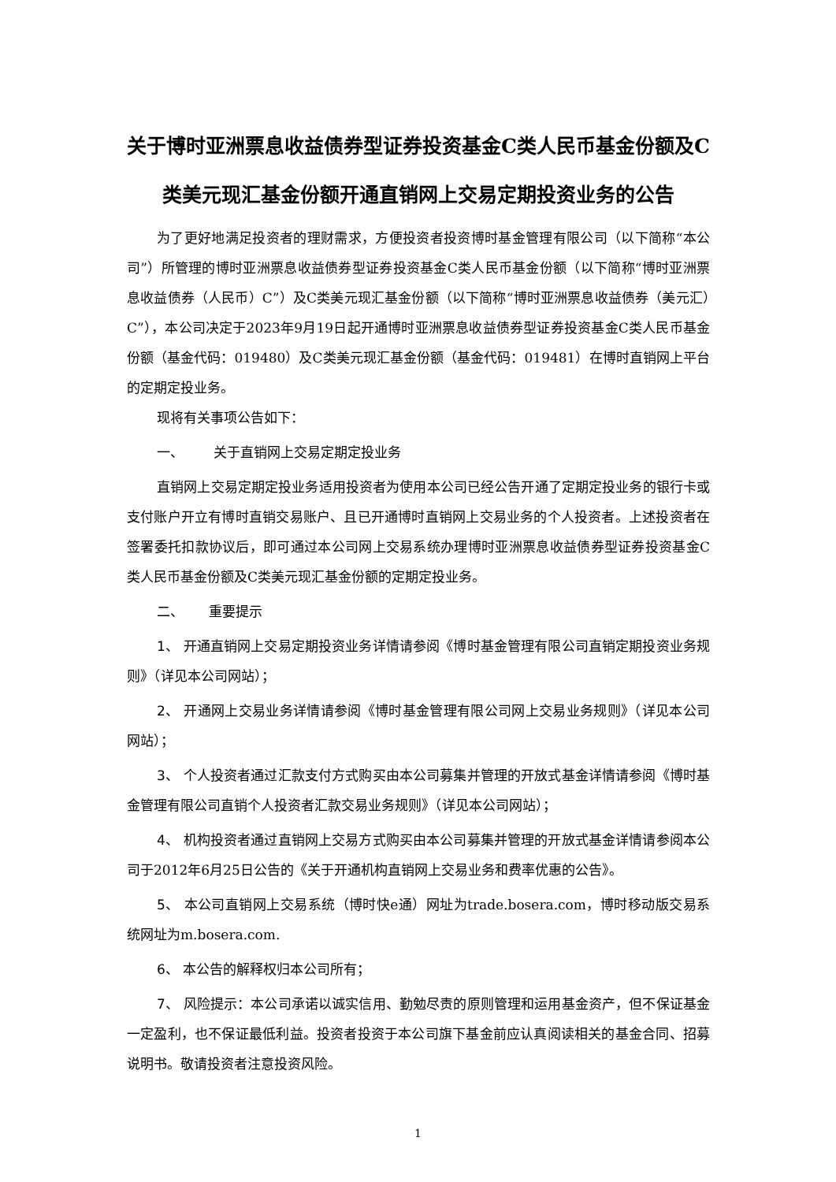关于博时亚洲票息收益债券型证券投资基金C类人民币基金份额及C类美元现汇基金份额开通直销网上交易定期投资业务的公告
为了更好地满足投资者的理财需求，方便投资者投资博时基金管理有限公司（以下简称“本公司”）所管理的博时亚洲票息收益债券型证券投资基金C类人民币基金份额（以下简称“博时亚洲票息收益债券（人民币）C”）及C类美元现汇基金份额（以下简称“博时亚洲票息收益债券（美元汇）C”），本公司决定于2023年9月19日起开通博时亚洲票息收益债券型证券投资基金C类人民币基金份额（基金代码：019480）及C类美元现汇基金份额（基金代码：019481）在博时直销网上平台的定期定投业务。
现将有关事项公告如下：
一、 关于直销网上交易定期定投业务
直销网上交易定期定投业务适用投资者为使用本公司已经公告开通了定期定投业务的银行卡或支付账户开立有博时直销交易账户、且已开通博时直销网上交易业务的个人投资者。上述投资者在签署委托扣款协议后，即可通过本公司网上交易系统办理博时亚洲票息收益债券型证券投资基金C类人民币基金份额及C类美元现汇基金份额的定期定投业务。
二、 重要提示
1、 开通直销网上交易定期投资业务详情请参阅《博时基金管理有限公司直销定期投资业务规则》（详见本公司网站）；
2、 开通网上交易业务详情请参阅《博时基金管理有限公司网上交易业务规则》（详见本公司网站）；
3、 个人投资者通过汇款支付方式购买由本公司募集并管理的开放式基金详情请参阅《博时基金管理有限公司直销个人投资者汇款交易业务规则》（详见本公司网站）；
4、 机构投资者通过直销网上交易方式购买由本公司募集并管理的开放式基金详情请参阅本公司于2012年6月25日公告的《关于开通机构直销网上交易业务和费率优惠的公告》。
5、 本公司直销网上交易系统（博时快e通）网址为trade.bosera.com，博时移动版交易系统网址为m.bosera.com.
6、 本公告的解释权归本公司所有；
7、 风险提示：本公司承诺以诚实信用、勤勉尽责的原则管理和运用基金资产，但不保证基金一定盈利，也不保证最低利益。投资者投资于本公司旗下基金前应认真阅读相关的基金合同、招募说明书。敬请投资者注意投资风险。
1